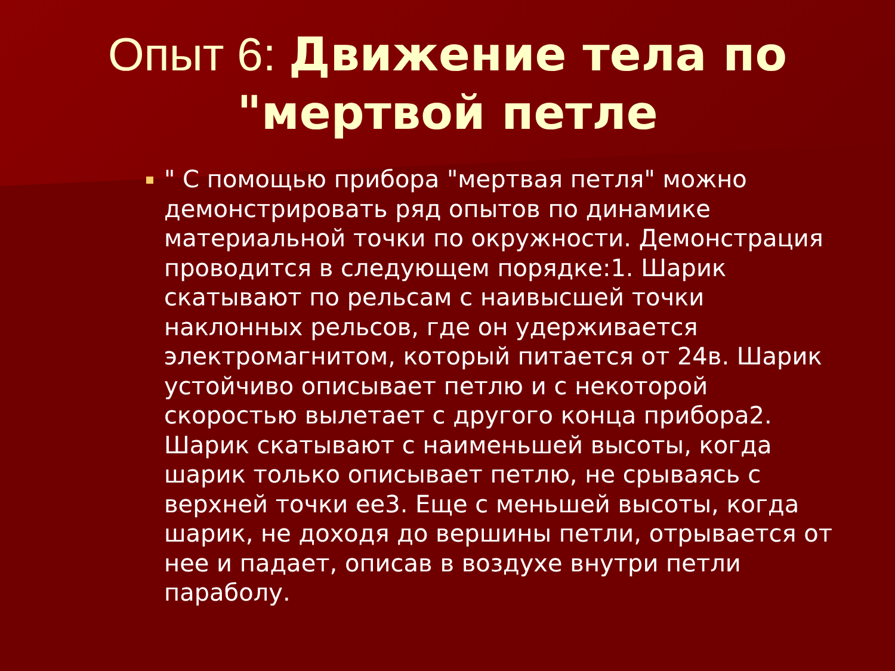Опыт 6: Движение тела по "мертвой петле
" С помощью прибора "мертвая петля" можно демонстрировать ряд опытов по динамике материальной точки по окружности. Демонстрация проводится в следующем порядке:1. Шарик скатывают по рельсам с наивысшей точки наклонных рельсов, где он удерживается электромагнитом, который питается от 24в. Шарик устойчиво описывает петлю и с некоторой скоростью вылетает с другого конца прибора2. Шарик скатывают с наименьшей высоты, когда шарик только описывает петлю, не срываясь с верхней точки ее3. Еще с меньшей высоты, когда шарик, не доходя до вершины петли, отрывается от нее и падает, описав в воздухе внутри петли параболу.